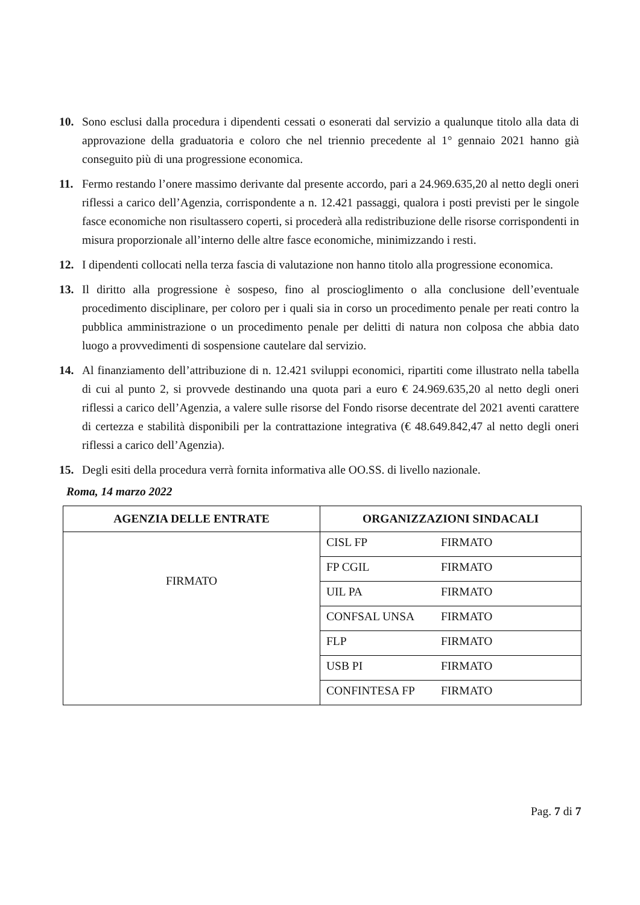10. Sono esclusi dalla procedura i dipendenti cessati o esonerati dal servizio a qualunque titolo alla data di approvazione della graduatoria e coloro che nel triennio precedente al 1° gennaio 2021 hanno già conseguito più di una progressione economica.
11. Fermo restando l’onere massimo derivante dal presente accordo, pari a 24.969.635,20 al netto degli oneri riflessi a carico dell’Agenzia, corrispondente a n. 12.421 passaggi, qualora i posti previsti per le singole fasce economiche non risultassero coperti, si procederà alla redistribuzione delle risorse corrispondenti in misura proporzionale all’interno delle altre fasce economiche, minimizzando i resti.
12. I dipendenti collocati nella terza fascia di valutazione non hanno titolo alla progressione economica.
13. Il diritto alla progressione è sospeso, fino al proscioglimento o alla conclusione dell’eventuale procedimento disciplinare, per coloro per i quali sia in corso un procedimento penale per reati contro la pubblica amministrazione o un procedimento penale per delitti di natura non colposa che abbia dato luogo a provvedimenti di sospensione cautelare dal servizio.
14. Al finanziamento dell’attribuzione di n. 12.421 sviluppi economici, ripartiti come illustrato nella tabella di cui al punto 2, si provvede destinando una quota pari a euro € 24.969.635,20 al netto degli oneri riflessi a carico dell’Agenzia, a valere sulle risorse del Fondo risorse decentrate del 2021 aventi carattere di certezza e stabilità disponibili per la contrattazione integrativa (€ 48.649.842,47 al netto degli oneri riflessi a carico dell’Agenzia).
15. Degli esiti della procedura verrà fornita informativa alle OO.SS. di livello nazionale.
Roma, 14 marzo 2022
| AGENZIA DELLE ENTRATE | ORGANIZZAZIONI SINDACALI | |
| --- | --- | --- |
| FIRMATO | CISL FP | FIRMATO |
| | FP CGIL | FIRMATO |
| | UIL PA | FIRMATO |
| | CONFSAL UNSA | FIRMATO |
| | FLP | FIRMATO |
| | USB PI | FIRMATO |
| | CONFINTESA FP | FIRMATO |
Pag. 7 di 7